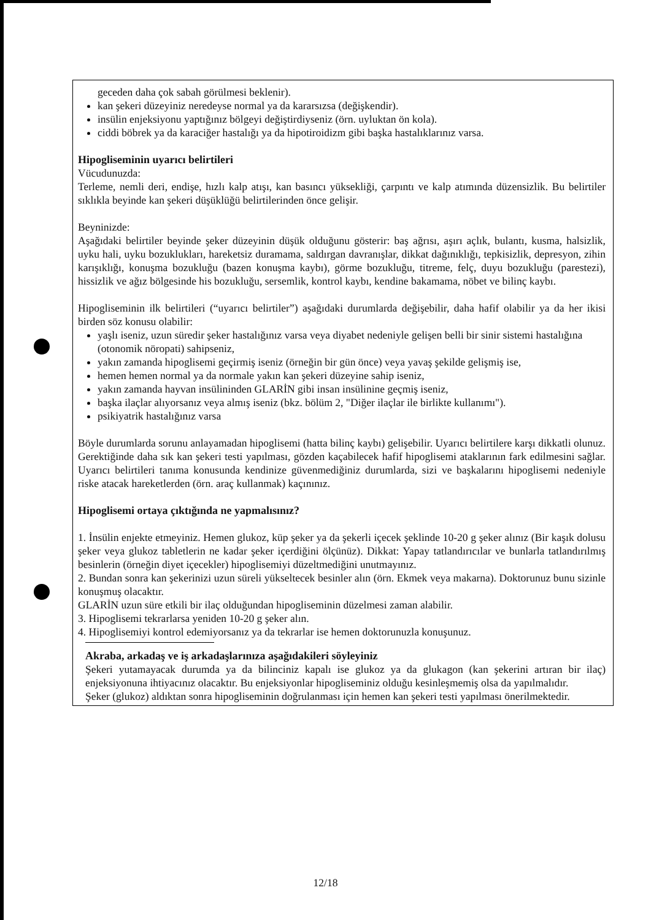geceden daha çok sabah görülmesi beklenir).
kan şekeri düzeyiniz neredeyse normal ya da kararsızsa (değişkendir).
insülin enjeksiyonu yaptığınız bölgeyi değiştirdiyseniz (örn. uyluktan ön kola).
ciddi böbrek ya da karaciğer hastalığı ya da hipotiroidizm gibi başka hastalıklarınız varsa.
Hipogliseminin uyarıcı belirtileri
Vücudunuzda:
Terleme, nemli deri, endişe, hızlı kalp atışı, kan basıncı yüksekliği, çarpıntı ve kalp atımında düzensizlik. Bu belirtiler sıklıkla beyinde kan şekeri düşüklüğü belirtilerinden önce gelişir.
Beyninizde:
Aşağıdaki belirtiler beyinde şeker düzeyinin düşük olduğunu gösterir: baş ağrısı, aşırı açlık, bulantı, kusma, halsizlik, uyku hali, uyku bozuklukları, hareketsiz duramama, saldırgan davranışlar, dikkat dağınıklığı, tepkisizlik, depresyon, zihin karışıklığı, konuşma bozukluğu (bazen konuşma kaybı), görme bozukluğu, titreme, felç, duyu bozukluğu (parestezi), hissizlik ve ağız bölgesinde his bozukluğu, sersemlik, kontrol kaybı, kendine bakamama, nöbet ve bilinç kaybı.
Hipogliseminin ilk belirtileri (“uyarıcı belirtiler”) aşağıdaki durumlarda değişebilir, daha hafif olabilir ya da her ikisi birden söz konusu olabilir:
yaşlı iseniz, uzun süredir şeker hastalığınız varsa veya diyabet nedeniyle gelişen belli bir sinir sistemi hastalığına (otonomik nöropati) sahipseniz,
yakın zamanda hipoglisemi geçirmiş iseniz (örneğin bir gün önce) veya yavaş şekilde gelişmiş ise,
hemen hemen normal ya da normale yakın kan şekeri düzeyine sahip iseniz,
yakın zamanda hayvan insülininden GLARİN gibi insan insülinine geçmiş iseniz,
başka ilaçlar alıyorsanız veya almış iseniz (bkz. bölüm 2, "Diğer ilaçlar ile birlikte kullanımı").
psikiyatrik hastalığınız varsa
Böyle durumlarda sorunu anlayamadan hipoglisemi (hatta bilinç kaybı) gelişebilir. Uyarıcı belirtilere karşı dikkatli olunuz. Gerektiğinde daha sık kan şekeri testi yapılması, gözden kaçabilecek hafif hipoglisemi ataklarının fark edilmesini sağlar. Uyarıcı belirtileri tanıma konusunda kendinize güvenmediğiniz durumlarda, sizi ve başkalarını hipoglisemi nedeniyle riske atacak hareketlerden (örn. araç kullanmak) kaçınınız.
Hipoglisemi ortaya çıktığında ne yapmalısınız?
1. İnsülin enjekte etmeyiniz. Hemen glukoz, küp şeker ya da şekerli içecek şeklinde 10-20 g şeker alınız (Bir kaşık dolusu şeker veya glukoz tabletlerin ne kadar şeker içerdiğini ölçünüz). Dikkat: Yapay tatlandırıcılar ve bunlarla tatlandırılmış besinlerin (örneğin diyet içecekler) hipoglisemiyi düzeltmediğini unutmayınız.
2. Bundan sonra kan şekerinizi uzun süreli yükseltecek besinler alın (örn. Ekmek veya makarna). Doktorunuz bunu sizinle konuşmuş olacaktır.
GLARİN uzun süre etkili bir ilaç olduğundan hipogliseminin düzelmesi zaman alabilir.
3. Hipoglisemi tekrarlarsa yeniden 10-20 g şeker alın.
4. Hipoglisemiyi kontrol edemiyorsanız ya da tekrarlar ise hemen doktorunuzla konuşunuz.
Akraba, arkadaş ve iş arkadaşlarınıza aşağıdakileri söyleyiniz
Şekeri yutamayacak durumda ya da bilinciniz kapalı ise glukoz ya da glukagon (kan şekerini artıran bir ilaç) enjeksiyonuna ihtiyacınız olacaktır. Bu enjeksiyonlar hipogliseminiz olduğu kesinleşmemiş olsa da yapılmalıdır.
Şeker (glukoz) aldıktan sonra hipogliseminin doğrulanması için hemen kan şekeri testi yapılması önerilmektedir.
12/18